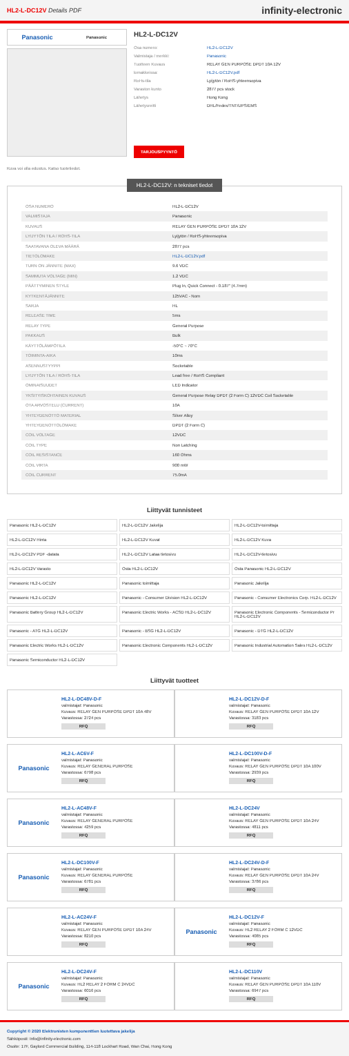HL2-L-DC12V Details PDF infinity-electronic
Panasonic
Panasonic
HL2-L-DC12V
Osa numero: HL2-L-DC12V
Valmistaja / merkki: Panasonic
Tuotteen Kuvaus RELAY GEN PURPOSE DPDT 10A 12V
lomakkeissa: HL2-L-DC12V.pdf
RoHs-tila Lyijytön / RoHS-yhteensopiva
Varaston kunto 2877 pcs stock
Lähetys Hong Kong
Lähetysreitti DHL/Fedex/TNT/UPS/EMS
TARJOUSPYYNTÖ
Kuva voi olla edustus. Katso tuotetiedot.
HL2-L-DC12V: n tekniset tiedot
| OSA NUMERO | HL2-L-DC12V |
| VALMISTAJA | Panasonic |
| KUVAUS | RELAY GEN PURPOSE DPDT 10A 12V |
| LYIJYTÖN TILA / ROHS-TILA | Lyijytön / RoHS-yhteensopiva |
| SAATAVANA OLEVA MÄÄRÄ | 2877 pcs |
| TIETOLOMAKE | HL2-L-DC12V.pdf |
| TURN ON JÄNNITE (MAX) | 9.6 VDC |
| SAMMUTA VOLTAGE (MIN) | 1.2 VDC |
| PÄÄTTYMINEN STYLE | Plug In, Quick Connect - 0.187" (4.7mm) |
| KYTKENTÄJÄNNITE | 125VAC - Nom |
| SARJA | HL |
| RELEASE TIME | 5ms |
| RELAY TYPE | General Purpose |
| PAKKAUS | Bulk |
| KÄYTTÖLÄMPÖTILA | -50°C ~ 70°C |
| TOIMINTA-AIKA | 10ms |
| ASENNUSTYYPPI | Socketable |
| LYIJYTÖN TILA / ROHS-TILA | Lead free / RoHS Compliant |
| OMINAISUUDET | LED Indicator |
| YKSITYISKOHTAINEN KUVAUS | General Purpose Relay DPDT (2 Form C) 12VDC Coil Socketable |
| OTA ARVOSTELU (CURRENT) | 10A |
| YHTEYDENOTTO MATERIAL | Silver Alloy |
| YHTEYDENOTTOLOMAKE | DPDT (2 Form C) |
| COIL VOLTAGE | 12VDC |
| COIL TYPE | Non Latching |
| COIL RESISTANCE | 160 Ohms |
| COIL VIRTA | 900 mW |
| COIL CURRENT | 75.0mA |
Liittyvät tunnisteet
Panasonic HL2-L-DC12V
HL2-L-DC12V Jakelija
HL2-L-DC12V-toimittaja
HL2-L-DC12V Hinta
HL2-L-DC12V Kuvat
HL2-L-DC12V Kuva
HL2-L-DC12V PDF -datata
HL2-L-DC12V Lataa tietosivu
HL2-L-DC12V-tietosivu
HL2-L-DC12V Varasto
Osta HL2-L-DC12V
Osta Panasonic HL2-L-DC12V
Panasonic HL2-L-DC12V
Panasonic toimittaja
Panasonic Jakelija
Panasonic HL2-L-DC12V
Panasonic - Consumer Division HL2-L-DC12V
Panasonic - Consumer Electronics Corp. HL2-L-DC12V
Panasonic Battery Group HL2-L-DC12V
Panasonic Electric Works - ACSD HL2-L-DC12V
Panasonic Electronic Components - Semiconductor Pr HL2-L-DC12V
Panasonic - ATG HL2-L-DC12V
Panasonic - BSG HL2-L-DC12V
Panasonic - DTG HL2-L-DC12V
Panasonic Electric Works HL2-L-DC12V
Panasonic Electronic Components HL2-L-DC12V
Panasonic Industrial Automation Sales HL2-L-DC12V
Panasonic Semiconductor HL2-L-DC12V
Liittyvät tuotteet
HL2-L-DC48V-D-F
valmistajat: Panasonic
Kuvaus: RELAY GEN PURPOSE DPDT 10A 48V
Varastossa: 2724 pcs
RFQ
HL2-L-DC12V-D-F
valmistajat: Panasonic
Kuvaus: RELAY GEN PURPOSE DPDT 10A 12V
Varastossa: 3183 pcs
RFQ
Panasonic
HL2-L-AC6V-F
valmistajat: Panasonic
Kuvaus: RELAY GENERAL PURPOSE
Varastossa: 6798 pcs
RFQ
HL2-L-DC100V-D-F
valmistajat: Panasonic
Kuvaus: RELAY GEN PURPOSE DPDT 10A 100V
Varastossa: 2939 pcs
RFQ
Panasonic
HL2-L-AC48V-F
valmistajat: Panasonic
Kuvaus: RELAY GENERAL PURPOSE
Varastossa: 4259 pcs
RFQ
HL2-L-DC24V
valmistajat: Panasonic
Kuvaus: RELAY GEN PURPOSE DPDT 10A 24V
Varastossa: 4811 pcs
RFQ
Panasonic
HL2-L-DC100V-F
valmistajat: Panasonic
Kuvaus: RELAY GENERAL PURPOSE
Varastossa: 6781 pcs
RFQ
HL2-L-DC24V-D-F
valmistajat: Panasonic
Kuvaus: RELAY GEN PURPOSE DPDT 10A 24V
Varastossa: 3786 pcs
RFQ
HL2-L-AC24V-F
valmistajat: Panasonic
Kuvaus: RELAY GEN PURPOSE DPDT 10A 24V
Varastossa: 8210 pcs
RFQ
Panasonic
HL2-L-DC12V-F
valmistajat: Panasonic
Kuvaus: HL2 RELAY 2 FORM C 12VDC
Varastossa: 4085 pcs
RFQ
Panasonic
HL2-L-DC24V-F
valmistajat: Panasonic
Kuvaus: HL2 RELAY 2 FORM C 24VDC
Varastossa: 6016 pcs
RFQ
HL2-L-DC110V
valmistajat: Panasonic
Kuvaus: RELAY GEN PURPOSE DPDT 10A 110V
Varastossa: 6947 pcs
RFQ
Copyright © 2020 Elektronisten komponenttien luotettava jakelija
Sähköposti: Info@infinity-electronic.com
Osoite: 17F, Gaylord Commercial Building, 114-118 Lockhart Road, Wan Chai, Hong Kong